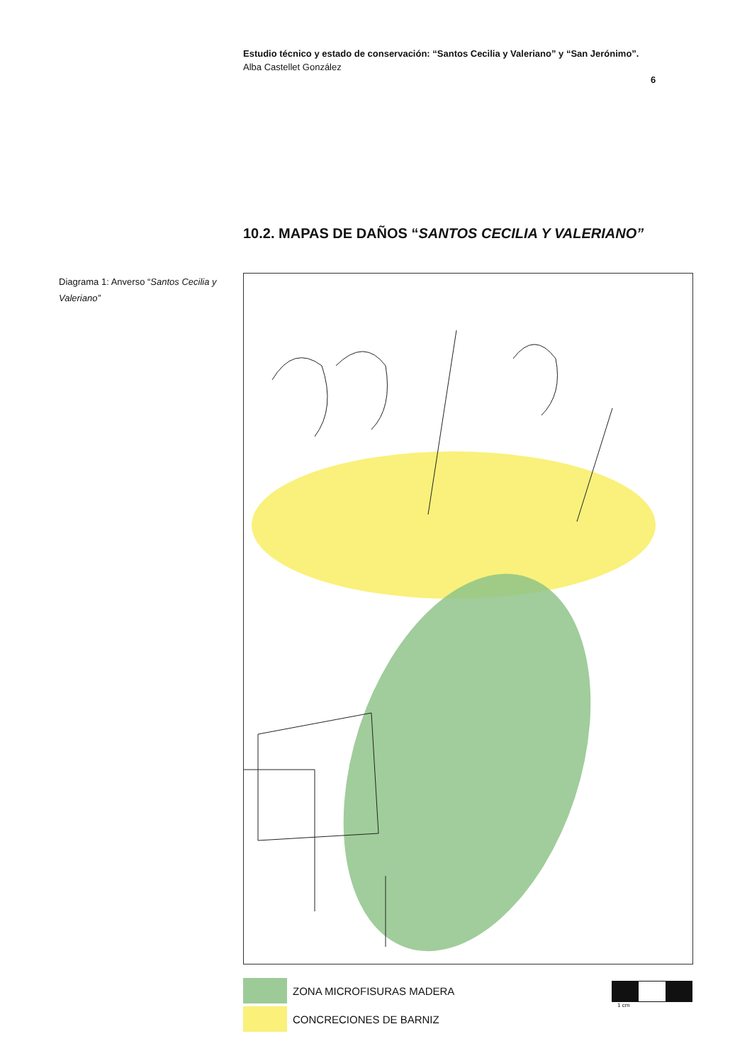Estudio técnico y estado de conservación: “Santos Cecilia y Valeriano” y “San Jerónimo”.
Alba Castellet González
6
10.2. MAPAS DE DAÑOS “SANTOS CECILIA Y VALERIANO”
Diagrama 1: Anverso “Santos Cecilia y Valeriano”
ZONA MICROFISURAS MADERA
CONCRECIONES DE BARNIZ
1 cm